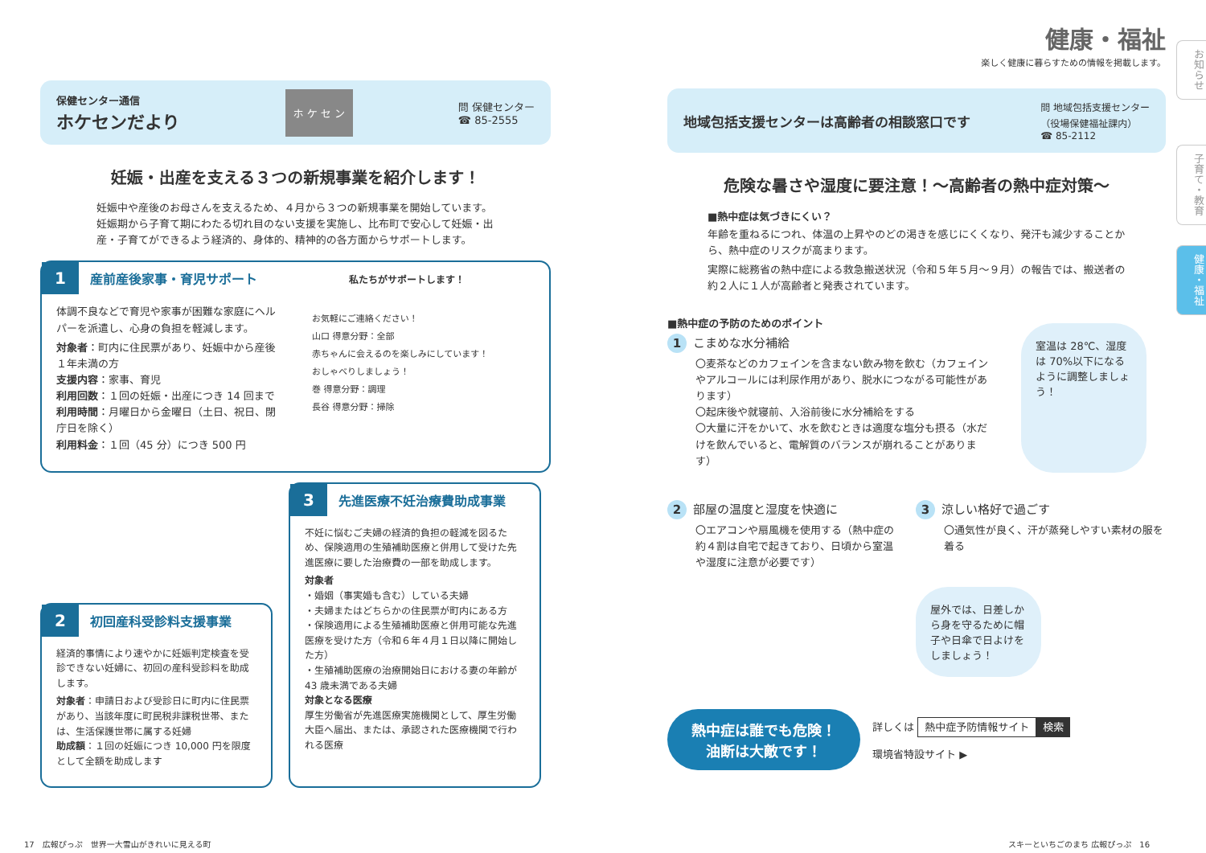保健センター通信
ホケセンだより
ホ ケ セ ン
問 保健センター
☎ 85-2555
妊娠・出産を支える３つの新規事業を紹介します！
妊娠中や産後のお母さんを支えるため、４月から３つの新規事業を開始しています。
妊娠期から子育て期にわたる切れ目のない支援を実施し、比布町で安心して妊娠・出産・子育てができるよう経済的、身体的、精神的の各方面からサポートします。
1 産前産後家事・育児サポート 私たちがサポートします！
体調不良などで育児や家事が困難な家庭にヘルパーを派遣し、心身の負担を軽減します。
対象者：町内に住民票があり、妊娠中から産後１年未満の方
支援内容：家事、育児
利用回数：１回の妊娠・出産につき 14 回まで
利用時間：月曜日から金曜日（土日、祝日、閉庁日を除く）
利用料金：１回（45 分）につき 500 円
お気軽にご連絡ください！
山口 得意分野：全部
赤ちゃんに会えるのを楽しみにしています！
おしゃべりしましょう！
巻 得意分野：調理
長谷 得意分野：掃除
2 初回産科受診料支援事業
経済的事情により速やかに妊娠判定検査を受診できない妊婦に、初回の産科受診料を助成します。
対象者：申請日および受診日に町内に住民票があり、当該年度に町民税非課税世帯、または、生活保護世帯に属する妊婦
助成額：１回の妊娠につき 10,000 円を限度として全額を助成します
3 先進医療不妊治療費助成事業
不妊に悩むご夫婦の経済的負担の軽減を図るため、保険適用の生殖補助医療と併用して受けた先進医療に要した治療費の一部を助成します。
対象者
・婚姻（事実婚も含む）している夫婦
・夫婦またはどちらかの住民票が町内にある方
・保険適用による生殖補助医療と併用可能な先進医療を受けた方（令和６年４月１日以降に開始した方）
・生殖補助医療の治療開始日における妻の年齢が 43 歳未満である夫婦
対象となる医療
厚生労働省が先進医療実施機関として、厚生労働大臣へ届出、または、承認された医療機関で行われる医療
17　広報ぴっぷ　世界一大雪山がきれいに見える町
健康・福祉
楽しく健康に暮らすための情報を掲載します。
地域包括支援センターは高齢者の相談窓口です
問 地域包括支援センター
（役場保健福祉課内）
☎ 85-2112
危険な暑さや湿度に要注意！～高齢者の熱中症対策～
■熱中症は気づきにくい？
年齢を重ねるにつれ、体温の上昇やのどの渇きを感じにくくなり、発汗も減少することから、熱中症のリスクが高まります。
実際に総務省の熱中症による救急搬送状況（令和５年５月～９月）の報告では、搬送者の約２人に１人が高齢者と発表されています。
■熱中症の予防のためのポイント
1 こまめな水分補給
〇麦茶などのカフェインを含まない飲み物を飲む（カフェインやアルコールには利尿作用があり、脱水につながる可能性があります）
〇起床後や就寝前、入浴前後に水分補給をする
〇大量に汗をかいて、水を飲むときは適度な塩分も摂る（水だけを飲んでいると、電解質のバランスが崩れることがあります）
室温は 28℃、湿度は 70%以下になるように調整しましょう！
2 部屋の温度と湿度を快適に
〇エアコンや扇風機を使用する（熱中症の約４割は自宅で起きており、日頃から室温や湿度に注意が必要です）
3 涼しい格好で過ごす
〇通気性が良く、汗が蒸発しやすい素材の服を着る
屋外では、日差しから身を守るために帽子や日傘で日よけをしましょう！
熱中症は誰でも危険！
油断は大敵です！
詳しくは 熱中症予防情報サイト 検索
環境省特設サイト ▶
スキーといちごのまち 広報ぴっぷ　16
お知らせ
子育て・教育
健康・福祉